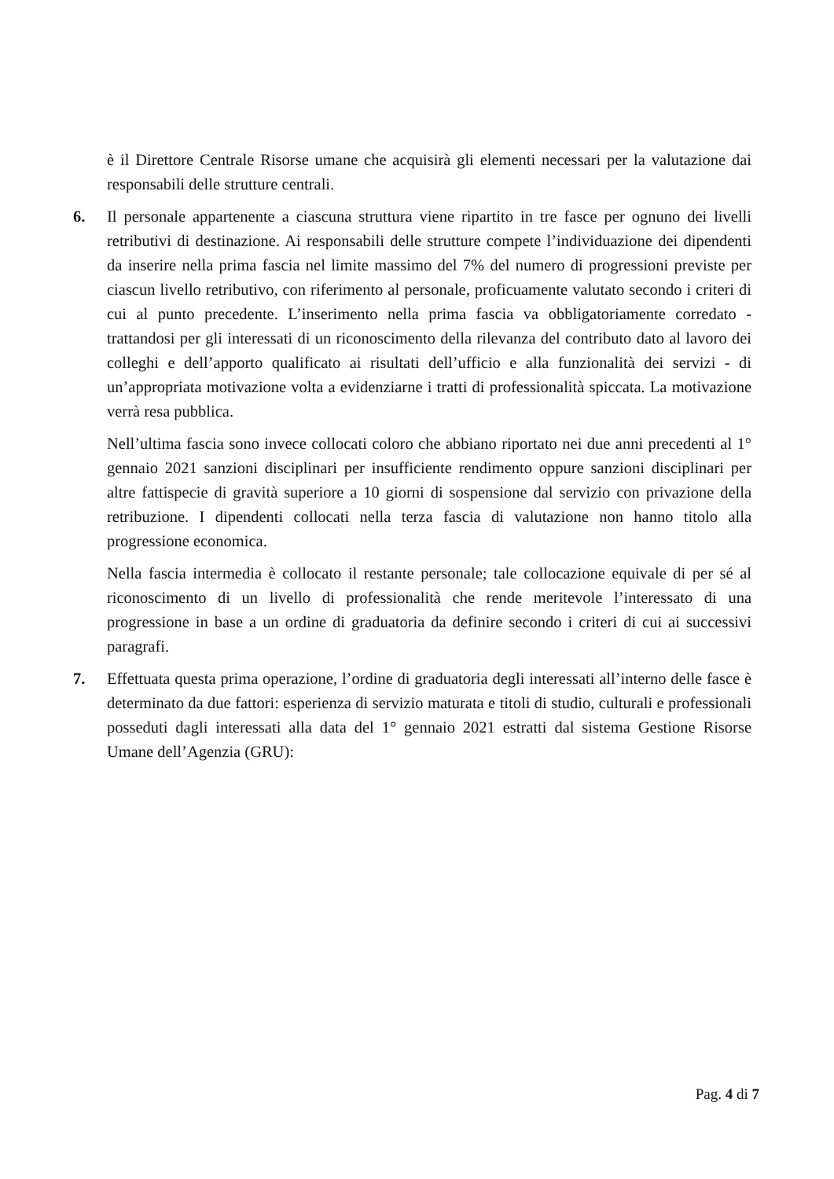è il Direttore Centrale Risorse umane che acquisirà gli elementi necessari per la valutazione dai responsabili delle strutture centrali.
6. Il personale appartenente a ciascuna struttura viene ripartito in tre fasce per ognuno dei livelli retributivi di destinazione. Ai responsabili delle strutture compete l’individuazione dei dipendenti da inserire nella prima fascia nel limite massimo del 7% del numero di progressioni previste per ciascun livello retributivo, con riferimento al personale, proficuamente valutato secondo i criteri di cui al punto precedente. L’inserimento nella prima fascia va obbligatoriamente corredato - trattandosi per gli interessati di un riconoscimento della rilevanza del contributo dato al lavoro dei colleghi e dell’apporto qualificato ai risultati dell’ufficio e alla funzionalità dei servizi - di un’appropriata motivazione volta a evidenziarne i tratti di professionalità spiccata. La motivazione verrà resa pubblica.
Nell’ultima fascia sono invece collocati coloro che abbiano riportato nei due anni precedenti al 1° gennaio 2021 sanzioni disciplinari per insufficiente rendimento oppure sanzioni disciplinari per altre fattispecie di gravità superiore a 10 giorni di sospensione dal servizio con privazione della retribuzione. I dipendenti collocati nella terza fascia di valutazione non hanno titolo alla progressione economica.
Nella fascia intermedia è collocato il restante personale; tale collocazione equivale di per sé al riconoscimento di un livello di professionalità che rende meritevole l’interessato di una progressione in base a un ordine di graduatoria da definire secondo i criteri di cui ai successivi paragrafi.
7. Effettuata questa prima operazione, l’ordine di graduatoria degli interessati all’interno delle fasce è determinato da due fattori: esperienza di servizio maturata e titoli di studio, culturali e professionali posseduti dagli interessati alla data del 1° gennaio 2021 estratti dal sistema Gestione Risorse Umane dell’Agenzia (GRU):
Pag. 4 di 7